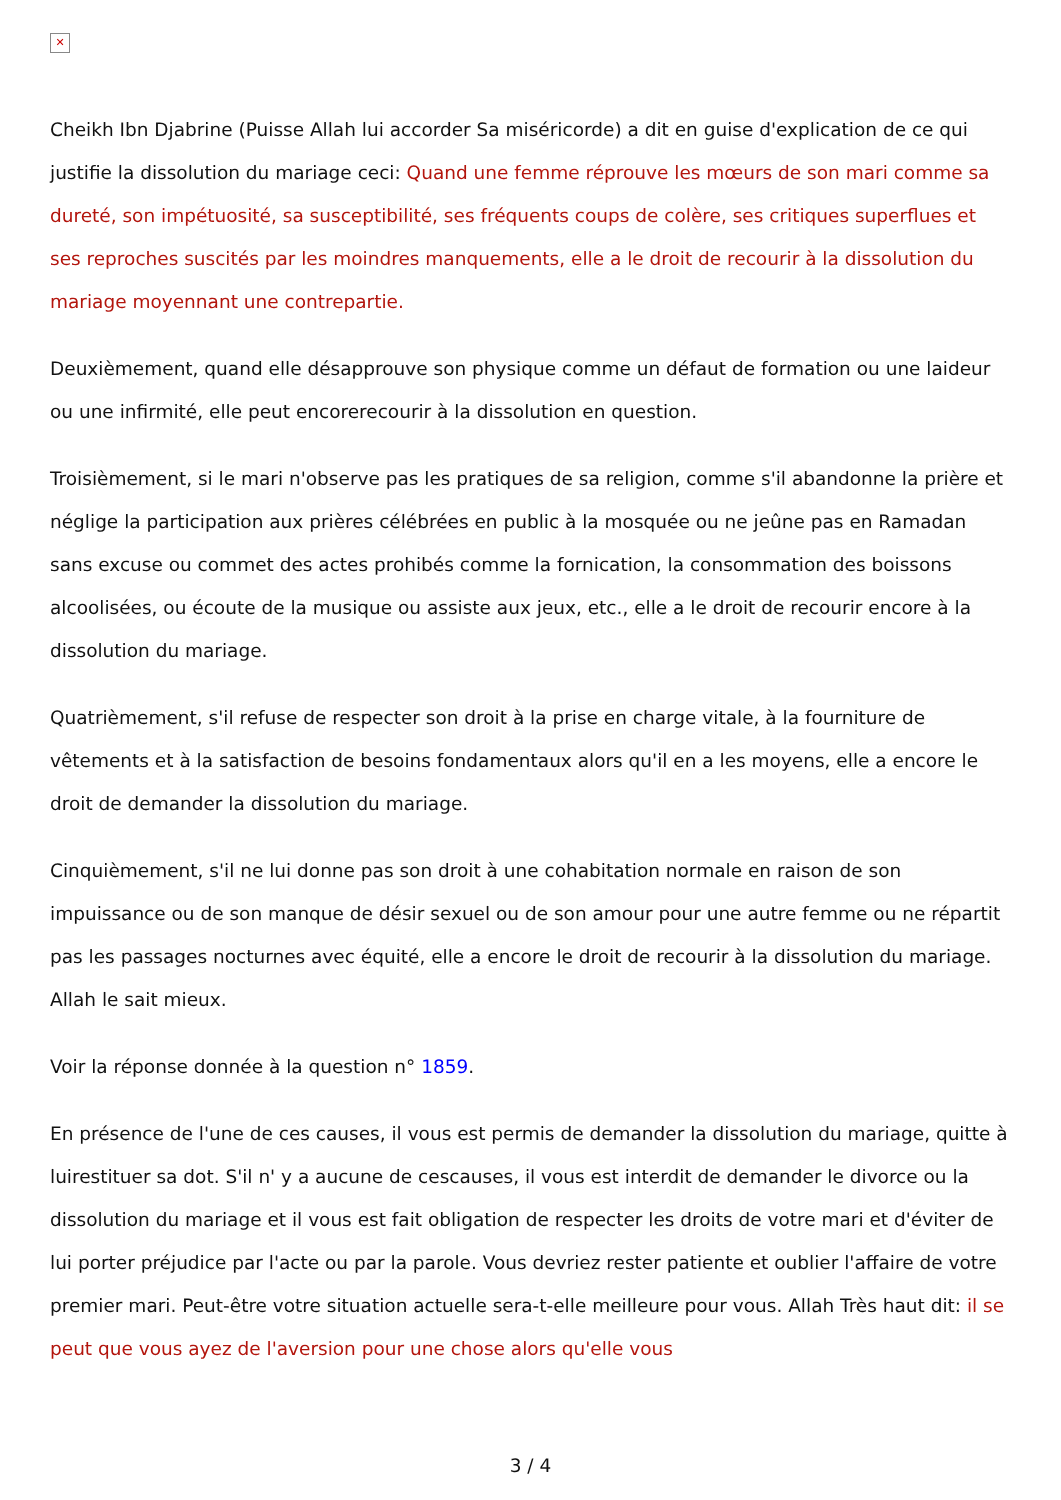✕
Cheikh Ibn Djabrine (Puisse Allah lui accorder Sa miséricorde) a dit en guise d'explication de ce qui justifie la dissolution du mariage ceci: Quand une femme réprouve les mœurs de son mari comme sa dureté, son impétuosité, sa susceptibilité, ses fréquents coups de colère, ses critiques superflues et ses reproches suscités par les moindres manquements, elle a le droit de recourir à la dissolution du mariage moyennant une contrepartie.
Deuxièmement, quand elle désapprouve son physique comme un défaut de formation ou une laideur ou une infirmité, elle peut encorerecourir à la dissolution en question.
Troisièmement, si le mari n'observe pas les pratiques de sa religion, comme s'il abandonne la prière et néglige la participation aux prières célébrées en public à la mosquée ou ne jeûne pas en Ramadan sans excuse ou commet des actes prohibés comme la fornication, la consommation des boissons alcoolisées, ou écoute de la musique ou assiste aux jeux, etc., elle a le droit de recourir encore à la dissolution du mariage.
Quatrièmement, s'il refuse de respecter son droit à la prise en charge vitale, à la fourniture de vêtements et à la satisfaction de besoins fondamentaux alors qu'il en a les moyens, elle a encore le droit de demander la dissolution du mariage.
Cinquièmement, s'il ne lui donne pas son droit à une cohabitation normale en raison de son impuissance ou de son manque de désir sexuel ou de son amour pour une autre femme ou ne répartit pas les passages nocturnes avec équité, elle a encore le droit de recourir à la dissolution du mariage. Allah le sait mieux.
Voir la réponse donnée à la question n° 1859.
En présence de l'une de ces causes, il vous est permis de demander la dissolution du mariage, quitte à luirestituer sa dot. S'il n' y a aucune de cescauses, il vous est interdit de demander le divorce ou la dissolution du mariage et il vous est fait obligation de respecter les droits de votre mari et d'éviter de lui porter préjudice par l'acte ou par la parole. Vous devriez rester patiente et oublier l'affaire de votre premier mari. Peut-être votre situation actuelle sera-t-elle meilleure pour vous. Allah Très haut dit: il se peut que vous ayez de l'aversion pour une chose alors qu'elle vous
3 / 4